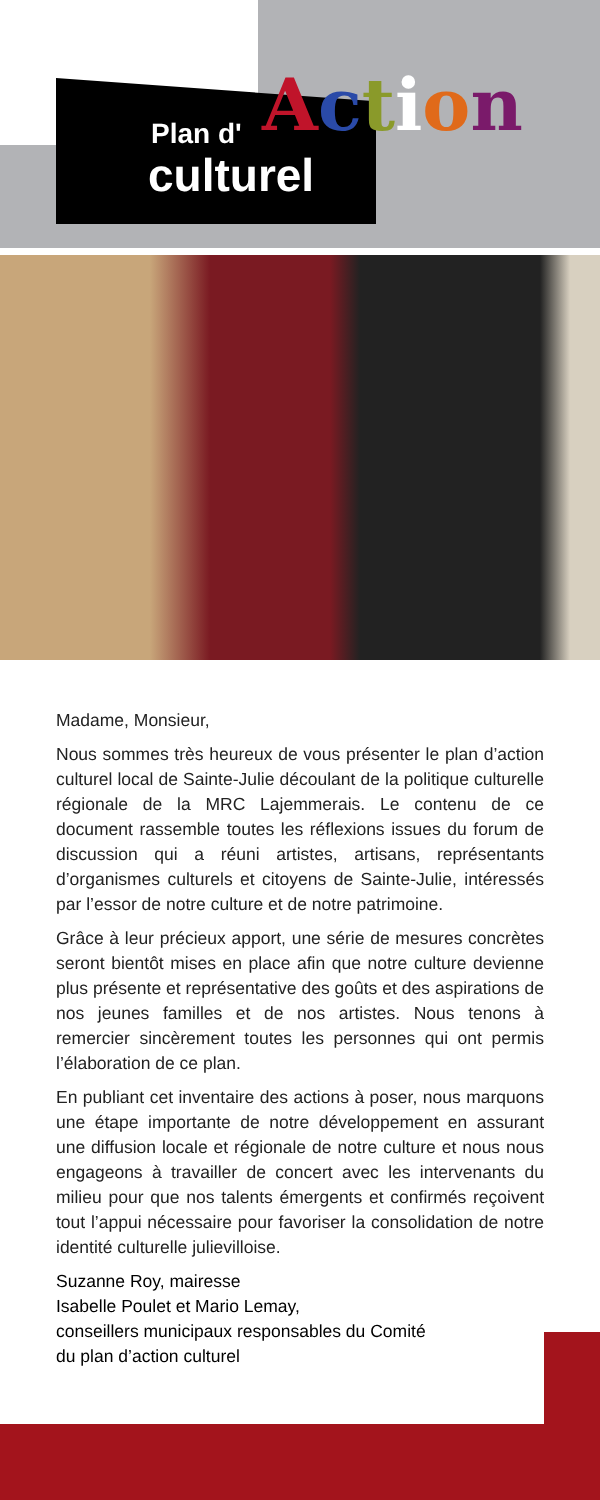Plan d'
culturel
Action
Madame, Monsieur,
Nous sommes très heureux de vous présenter le plan d’action culturel local de Sainte-Julie découlant de la politique culturelle régionale de la MRC Lajemmerais. Le contenu de ce document rassemble toutes les réflexions issues du forum de discussion qui a réuni artistes, artisans, représentants d’organismes culturels et citoyens de Sainte-Julie, intéressés par l’essor de notre culture et de notre patrimoine.
Grâce à leur précieux apport, une série de mesures concrètes seront bientôt mises en place afin que notre culture devienne plus présente et représentative des goûts et des aspirations de nos jeunes familles et de nos artistes. Nous tenons à remercier sincèrement toutes les personnes qui ont permis l’élaboration de ce plan.
En publiant cet inventaire des actions à poser, nous marquons une étape importante de notre développement en assurant une diffusion locale et régionale de notre culture et nous nous engageons à travailler de concert avec les intervenants du milieu pour que nos talents émergents et confirmés reçoivent tout l’appui nécessaire pour favoriser la consolidation de notre identité culturelle julievilloise.
Suzanne Roy, mairesse
Isabelle Poulet et Mario Lemay,
conseillers municipaux responsables du Comité
du plan d’action culturel